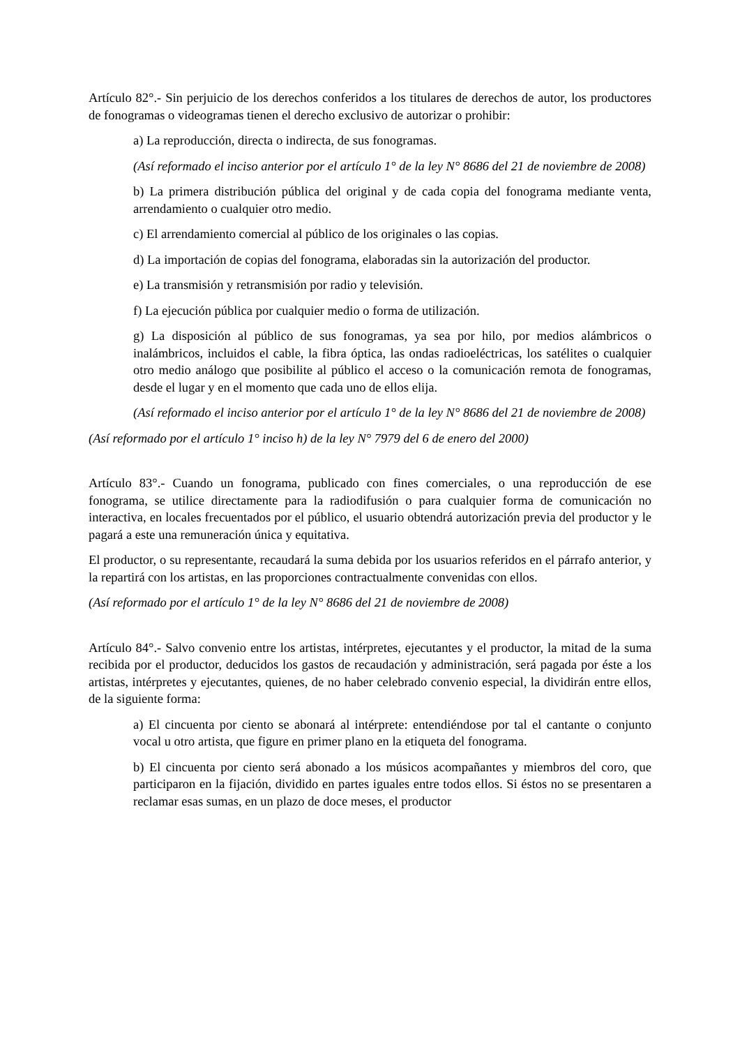Artículo 82°.- Sin perjuicio de los derechos conferidos a los titulares de derechos de autor, los productores de fonogramas o videogramas tienen el derecho exclusivo de autorizar o prohibir:
a) La reproducción, directa o indirecta, de sus fonogramas.
(Así reformado el inciso anterior por el artículo 1° de la ley N° 8686 del 21 de noviembre de 2008)
b) La primera distribución pública del original y de cada copia del fonograma mediante venta, arrendamiento o cualquier otro medio.
c) El arrendamiento comercial al público de los originales o las copias.
d) La importación de copias del fonograma, elaboradas sin la autorización del productor.
e) La transmisión y retransmisión por radio y televisión.
f) La ejecución pública por cualquier medio o forma de utilización.
g) La disposición al público de sus fonogramas, ya sea por hilo, por medios alámbricos o inalámbricos, incluidos el cable, la fibra óptica, las ondas radioeléctricas, los satélites o cualquier otro medio análogo que posibilite al público el acceso o la comunicación remota de fonogramas, desde el lugar y en el momento que cada uno de ellos elija.
(Así reformado el inciso anterior por el artículo 1° de la ley N° 8686 del 21 de noviembre de 2008)
(Así reformado por el artículo 1° inciso h) de la ley N° 7979 del 6 de enero del 2000)
Artículo 83°.- Cuando un fonograma, publicado con fines comerciales, o una reproducción de ese fonograma, se utilice directamente para la radiodifusión o para cualquier forma de comunicación no interactiva, en locales frecuentados por el público, el usuario obtendrá autorización previa del productor y le pagará a este una remuneración única y equitativa.
El productor, o su representante, recaudará la suma debida por los usuarios referidos en el párrafo anterior, y la repartirá con los artistas, en las proporciones contractualmente convenidas con ellos.
(Así reformado por el artículo 1° de la ley N° 8686 del 21 de noviembre de 2008)
Artículo 84°.- Salvo convenio entre los artistas, intérpretes, ejecutantes y el productor, la mitad de la suma recibida por el productor, deducidos los gastos de recaudación y administración, será pagada por éste a los artistas, intérpretes y ejecutantes, quienes, de no haber celebrado convenio especial, la dividirán entre ellos, de la siguiente forma:
a) El cincuenta por ciento se abonará al intérprete: entendiéndose por tal el cantante o conjunto vocal u otro artista, que figure en primer plano en la etiqueta del fonograma.
b) El cincuenta por ciento será abonado a los músicos acompañantes y miembros del coro, que participaron en la fijación, dividido en partes iguales entre todos ellos. Si éstos no se presentaren a reclamar esas sumas, en un plazo de doce meses, el productor